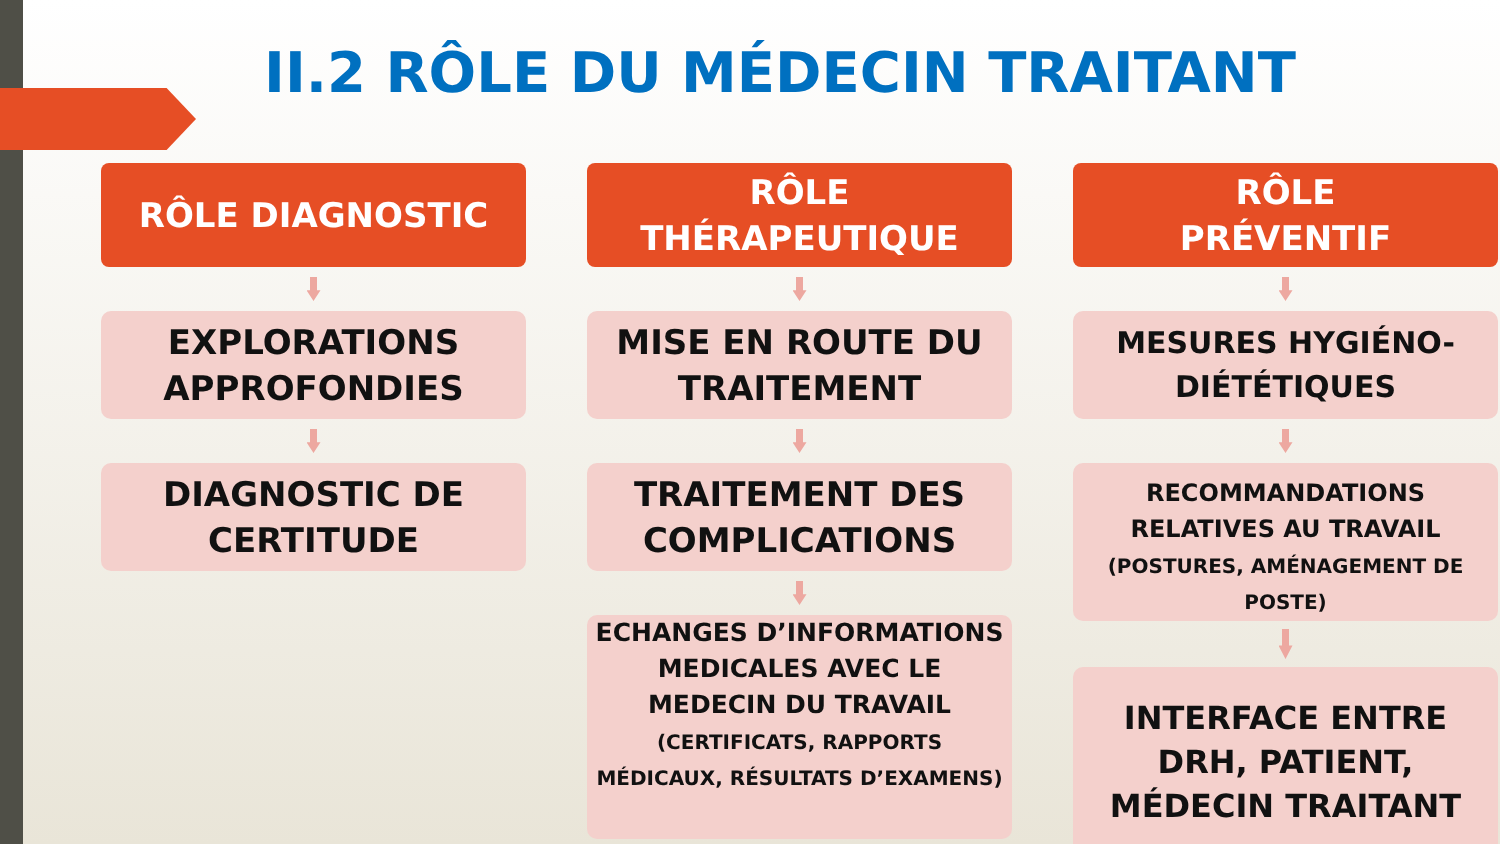II.2 RÔLE DU MÉDECIN TRAITANT
RÔLE DIAGNOSTIC
EXPLORATIONS APPROFONDIES
DIAGNOSTIC DE CERTITUDE
RÔLE
THÉRAPEUTIQUE
MISE EN ROUTE DU TRAITEMENT
TRAITEMENT DES COMPLICATIONS
ECHANGES D’INFORMATIONS MEDICALES AVEC LE MEDECIN DU TRAVAIL
(CERTIFICATS, RAPPORTS MÉDICAUX, RÉSULTATS D’EXAMENS)
RÔLE
PRÉVENTIF
MESURES HYGIÉNO-DIÉTÉTIQUES
RECOMMANDATIONS RELATIVES AU TRAVAIL
(POSTURES, AMÉNAGEMENT DE POSTE)
INTERFACE ENTRE DRH, PATIENT, MÉDECIN TRAITANT